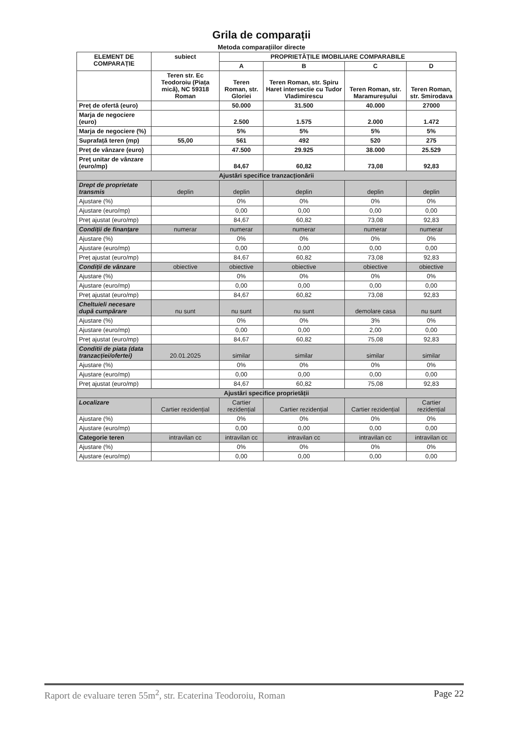Grila de comparații
Metoda comparațiilor directe
| ELEMENT DE COMPARAȚIE | subiect | PROPRIETĂȚILE IMOBILIARE COMPARABILE | | | |
| | | A | B | C | D |
| | Teren str. Ec Teodoroiu (Piața mică), NC 59318 Roman | Teren Roman, str. Gloriei | Teren Roman, str. Spiru Haret intersectie cu Tudor Vladimirescu | Teren Roman, str. Maramureșului | Teren Roman, str. Smirodava |
| Preț de ofertă (euro) | | 50.000 | 31.500 | 40.000 | 27000 |
| Marja de negociere (euro) | | 2.500 | 1.575 | 2.000 | 1.472 |
| Marja de negociere (%) | | 5% | 5% | 5% | 5% |
| Suprafață teren (mp) | 55,00 | 561 | 492 | 520 | 275 |
| Preț de vânzare (euro) | | 47.500 | 29.925 | 38.000 | 25.529 |
| Preț unitar de vânzare (euro/mp) | | 84,67 | 60,82 | 73,08 | 92,83 |
| Ajustări specifice tranzacționării | | | | | |
| Drept de proprietate transmis | deplin | deplin | deplin | deplin | deplin |
| Ajustare (%) | | 0% | 0% | 0% | 0% |
| Ajustare (euro/mp) | | 0,00 | 0,00 | 0,00 | 0,00 |
| Preț ajustat (euro/mp) | | 84,67 | 60,82 | 73,08 | 92,83 |
| Condiții de finanțare | numerar | numerar | numerar | numerar | numerar |
| Ajustare (%) | | 0% | 0% | 0% | 0% |
| Ajustare (euro/mp) | | 0,00 | 0,00 | 0,00 | 0,00 |
| Preț ajustat (euro/mp) | | 84,67 | 60,82 | 73,08 | 92,83 |
| Condiții de vânzare | obiective | obiective | obiective | obiective | obiective |
| Ajustare (%) | | 0% | 0% | 0% | 0% |
| Ajustare (euro/mp) | | 0,00 | 0,00 | 0,00 | 0,00 |
| Preț ajustat (euro/mp) | | 84,67 | 60,82 | 73,08 | 92,83 |
| Cheltuieli necesare după cumpărare | nu sunt | nu sunt | nu sunt | demolare casa | nu sunt |
| Ajustare (%) | | 0% | 0% | 3% | 0% |
| Ajustare (euro/mp) | | 0,00 | 0,00 | 2,00 | 0,00 |
| Preț ajustat (euro/mp) | | 84,67 | 60,82 | 75,08 | 92,83 |
| Conditii de piata (data tranzacției/ofertei) | 20.01.2025 | similar | similar | similar | similar |
| Ajustare (%) | | 0% | 0% | 0% | 0% |
| Ajustare (euro/mp) | | 0,00 | 0,00 | 0,00 | 0,00 |
| Preț ajustat (euro/mp) | | 84,67 | 60,82 | 75,08 | 92,83 |
| Ajustări specifice proprietății | | | | | |
| Localizare | Cartier rezidențial | Cartier rezidențial | Cartier rezidențial | Cartier rezidențial | Cartier rezidențial |
| Ajustare (%) | | 0% | 0% | 0% | 0% |
| Ajustare (euro/mp) | | 0,00 | 0,00 | 0,00 | 0,00 |
| Categorie teren | intravilan cc | intravilan cc | intravilan cc | intravilan cc | intravilan cc |
| Ajustare (%) | | 0% | 0% | 0% | 0% |
| Ajustare (euro/mp) | | 0,00 | 0,00 | 0,00 | 0,00 |
Raport de evaluare teren 55m<sup>2</sup>, str. Ecaterina Teodoroiu, Roman Page 22